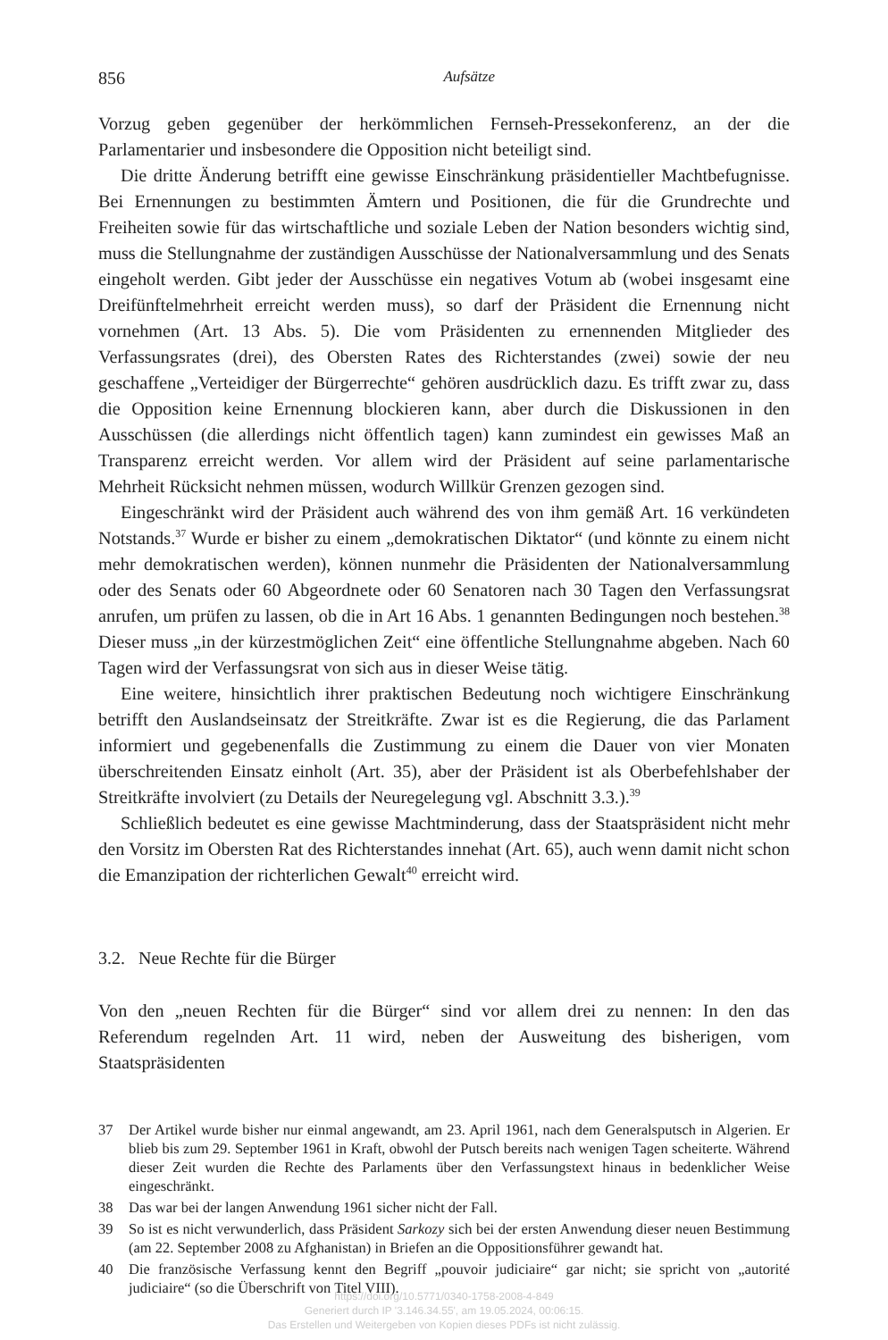856 Aufsätze
Vorzug geben gegenüber der herkömmlichen Fernseh-Pressekonferenz, an der die Parlamentarier und insbesondere die Opposition nicht beteiligt sind.
Die dritte Änderung betrifft eine gewisse Einschränkung präsidentieller Machtbefugnisse. Bei Ernennungen zu bestimmten Ämtern und Positionen, die für die Grundrechte und Freiheiten sowie für das wirtschaftliche und soziale Leben der Nation besonders wichtig sind, muss die Stellungnahme der zuständigen Ausschüsse der Nationalversammlung und des Senats eingeholt werden. Gibt jeder der Ausschüsse ein negatives Votum ab (wobei insgesamt eine Dreifünftelmehrheit erreicht werden muss), so darf der Präsident die Ernennung nicht vornehmen (Art. 13 Abs. 5). Die vom Präsidenten zu ernennenden Mitglieder des Verfassungsrates (drei), des Obersten Rates des Richterstandes (zwei) sowie der neu geschaffene „Verteidiger der Bürgerrechte“ gehören ausdrücklich dazu. Es trifft zwar zu, dass die Opposition keine Ernennung blockieren kann, aber durch die Diskussionen in den Ausschüssen (die allerdings nicht öffentlich tagen) kann zumindest ein gewisses Maß an Transparenz erreicht werden. Vor allem wird der Präsident auf seine parlamentarische Mehrheit Rücksicht nehmen müssen, wodurch Willkür Grenzen gezogen sind.
Eingeschränkt wird der Präsident auch während des von ihm gemäß Art. 16 verkündeten Notstands.<sup>37</sup> Wurde er bisher zu einem „demokratischen Diktator“ (und könnte zu einem nicht mehr demokratischen werden), können nunmehr die Präsidenten der Nationalversammlung oder des Senats oder 60 Abgeordnete oder 60 Senatoren nach 30 Tagen den Verfassungsrat anrufen, um prüfen zu lassen, ob die in Art 16 Abs. 1 genannten Bedingungen noch bestehen.<sup>38</sup> Dieser muss „in der kürzestmöglichen Zeit“ eine öffentliche Stellungnahme abgeben. Nach 60 Tagen wird der Verfassungsrat von sich aus in dieser Weise tätig.
Eine weitere, hinsichtlich ihrer praktischen Bedeutung noch wichtigere Einschränkung betrifft den Auslandseinsatz der Streitkräfte. Zwar ist es die Regierung, die das Parlament informiert und gegebenenfalls die Zustimmung zu einem die Dauer von vier Monaten überschreitenden Einsatz einholt (Art. 35), aber der Präsident ist als Oberbefehlshaber der Streitkräfte involviert (zu Details der Neuregelegung vgl. Abschnitt 3.3.).<sup>39</sup>
Schließlich bedeutet es eine gewisse Machtminderung, dass der Staatspräsident nicht mehr den Vorsitz im Obersten Rat des Richterstandes innehat (Art. 65), auch wenn damit nicht schon die Emanzipation der richterlichen Gewalt<sup>40</sup> erreicht wird.
3.2. Neue Rechte für die Bürger
Von den „neuen Rechten für die Bürger“ sind vor allem drei zu nennen: In den das Referendum regelnden Art. 11 wird, neben der Ausweitung des bisherigen, vom Staatspräsidenten
37 Der Artikel wurde bisher nur einmal angewandt, am 23. April 1961, nach dem Generalsputsch in Algerien. Er blieb bis zum 29. September 1961 in Kraft, obwohl der Putsch bereits nach wenigen Tagen scheiterte. Während dieser Zeit wurden die Rechte des Parlaments über den Verfassungstext hinaus in bedenklicher Weise eingeschränkt.
38 Das war bei der langen Anwendung 1961 sicher nicht der Fall.
39 So ist es nicht verwunderlich, dass Präsident Sarkozy sich bei der ersten Anwendung dieser neuen Bestimmung (am 22. September 2008 zu Afghanistan) in Briefen an die Oppositionsführer gewandt hat.
40 Die französische Verfassung kennt den Begriff „pouvoir judiciaire“ gar nicht; sie spricht von „autorité judiciaire“ (so die Überschrift von Titel VIII).
https://doi.org/10.5771/0340-1758-2008-4-849
Generiert durch IP '3.146.34.55', am 19.05.2024, 00:06:15.
Das Erstellen und Weitergeben von Kopien dieses PDFs ist nicht zulässig.